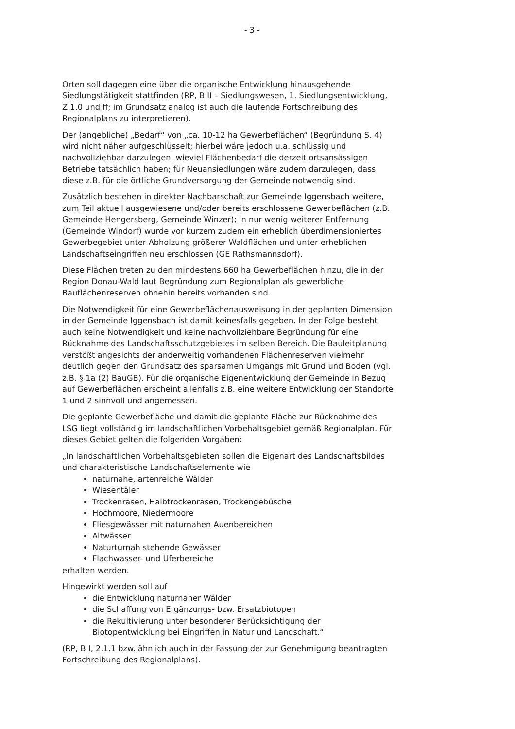- 3 -
Orten soll dagegen eine über die organische Entwicklung hinausgehende Siedlungstätigkeit stattfinden (RP, B II – Siedlungswesen, 1. Siedlungsentwicklung, Z 1.0 und ff; im Grundsatz analog ist auch die laufende Fortschreibung des Regionalplans zu interpretieren).
Der (angebliche) „Bedarf“ von „ca. 10-12 ha Gewerbeflächen“ (Begründung S. 4) wird nicht näher aufgeschlüsselt; hierbei wäre jedoch u.a. schlüssig und nachvollziehbar darzulegen, wieviel Flächenbedarf die derzeit ortsansässigen Betriebe tatsächlich haben; für Neuansiedlungen wäre zudem darzulegen, dass diese z.B. für die örtliche Grundversorgung der Gemeinde notwendig sind.
Zusätzlich bestehen in direkter Nachbarschaft zur Gemeinde Iggensbach weitere, zum Teil aktuell ausgewiesene und/oder bereits erschlossene Gewerbeflächen (z.B. Gemeinde Hengersberg, Gemeinde Winzer); in nur wenig weiterer Entfernung (Gemeinde Windorf) wurde vor kurzem zudem ein erheblich überdimensioniertes Gewerbegebiet unter Abholzung größerer Waldflächen und unter erheblichen Landschaftseingriffen neu erschlossen (GE Rathsmannsdorf).
Diese Flächen treten zu den mindestens 660 ha Gewerbeflächen hinzu, die in der Region Donau-Wald laut Begründung zum Regionalplan als gewerbliche Bauflächenreserven ohnehin bereits vorhanden sind.
Die Notwendigkeit für eine Gewerbeflächenausweisung in der geplanten Dimension in der Gemeinde Iggensbach ist damit keinesfalls gegeben. In der Folge besteht auch keine Notwendigkeit und keine nachvollziehbare Begründung für eine Rücknahme des Landschaftsschutzgebietes im selben Bereich. Die Bauleitplanung verstößt angesichts der anderweitig vorhandenen Flächenreserven vielmehr deutlich gegen den Grundsatz des sparsamen Umgangs mit Grund und Boden (vgl. z.B. § 1a (2) BauGB). Für die organische Eigenentwicklung der Gemeinde in Bezug auf Gewerbeflächen erscheint allenfalls z.B. eine weitere Entwicklung der Standorte 1 und 2 sinnvoll und angemessen.
Die geplante Gewerbefläche und damit die geplante Fläche zur Rücknahme des LSG liegt vollständig im landschaftlichen Vorbehaltsgebiet gemäß Regionalplan. Für dieses Gebiet gelten die folgenden Vorgaben:
„In landschaftlichen Vorbehaltsgebieten sollen die Eigenart des Landschaftsbildes und charakteristische Landschaftselemente wie
naturnahe, artenreiche Wälder
Wiesentäler
Trockenrasen, Halbtrockenrasen, Trockengebüsche
Hochmoore, Niedermoore
Fliesgewässer mit naturnahen Auenbereichen
Altwässer
Naturturnah stehende Gewässer
Flachwasser- und Uferbereiche
erhalten werden.
Hingewirkt werden soll auf
die Entwicklung naturnaher Wälder
die Schaffung von Ergänzungs- bzw. Ersatzbiotopen
die Rekultivierung unter besonderer Berücksichtigung der Biotopentwicklung bei Eingriffen in Natur und Landschaft.“
(RP, B I, 2.1.1 bzw. ähnlich auch in der Fassung der zur Genehmigung beantragten Fortschreibung des Regionalplans).